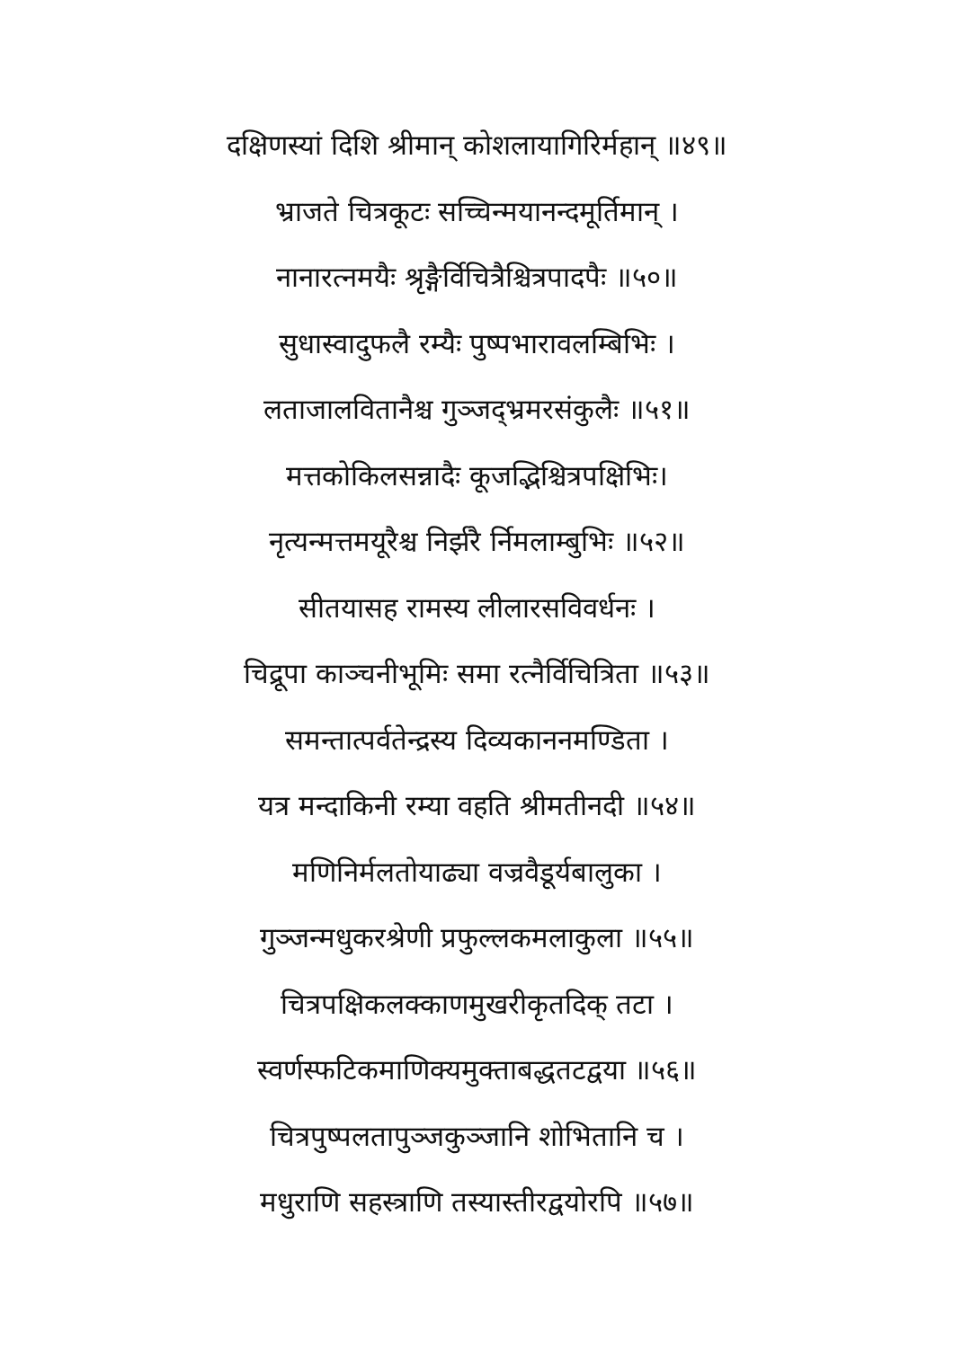दक्षिणस्यां दिशि श्रीमान् कोशलायागिरिर्महान् ॥४९॥
भ्राजते चित्रकूटः सच्चिन्मयानन्दमूर्तिमान् ।
नानारत्नमयैः श्रृङ्गैर्विचित्रैश्चित्रपादपैः ॥५०॥
सुधास्वादुफलै रम्यैः पुष्पभारावलम्बिभिः ।
लताजालवितानैश्च गुञ्जद्भ्रमरसंकुलैः ॥५१॥
मत्तकोकिलसन्नादैः कूजद्भिश्चित्रपक्षिभिः।
नृत्यन्मत्तमयूरैश्च निर्झरै र्निमलाम्बुभिः ॥५२॥
सीतयासह रामस्य लीलारसविवर्धनः ।
चिद्रूपा काञ्चनीभूमिः समा रत्नैर्विचित्रिता ॥५३॥
समन्तात्पर्वतेन्द्रस्य दिव्यकाननमण्डिता ।
यत्र मन्दाकिनी रम्या वहति श्रीमतीनदी ॥५४॥
मणिनिर्मलतोयाढ्या वज्रवैडूर्यबालुका ।
गुञ्जन्मधुकरश्रेणी प्रफुल्लकमलाकुला ॥५५॥
चित्रपक्षिकलक्काणमुखरीकृतदिक् तटा ।
स्वर्णस्फटिकमाणिक्यमुक्ताबद्धतटद्वया ॥५६॥
चित्रपुष्पलतापुञ्जकुञ्जानि शोभितानि च ।
मधुराणि सहस्त्राणि तस्यास्तीरद्वयोरपि ॥५७॥